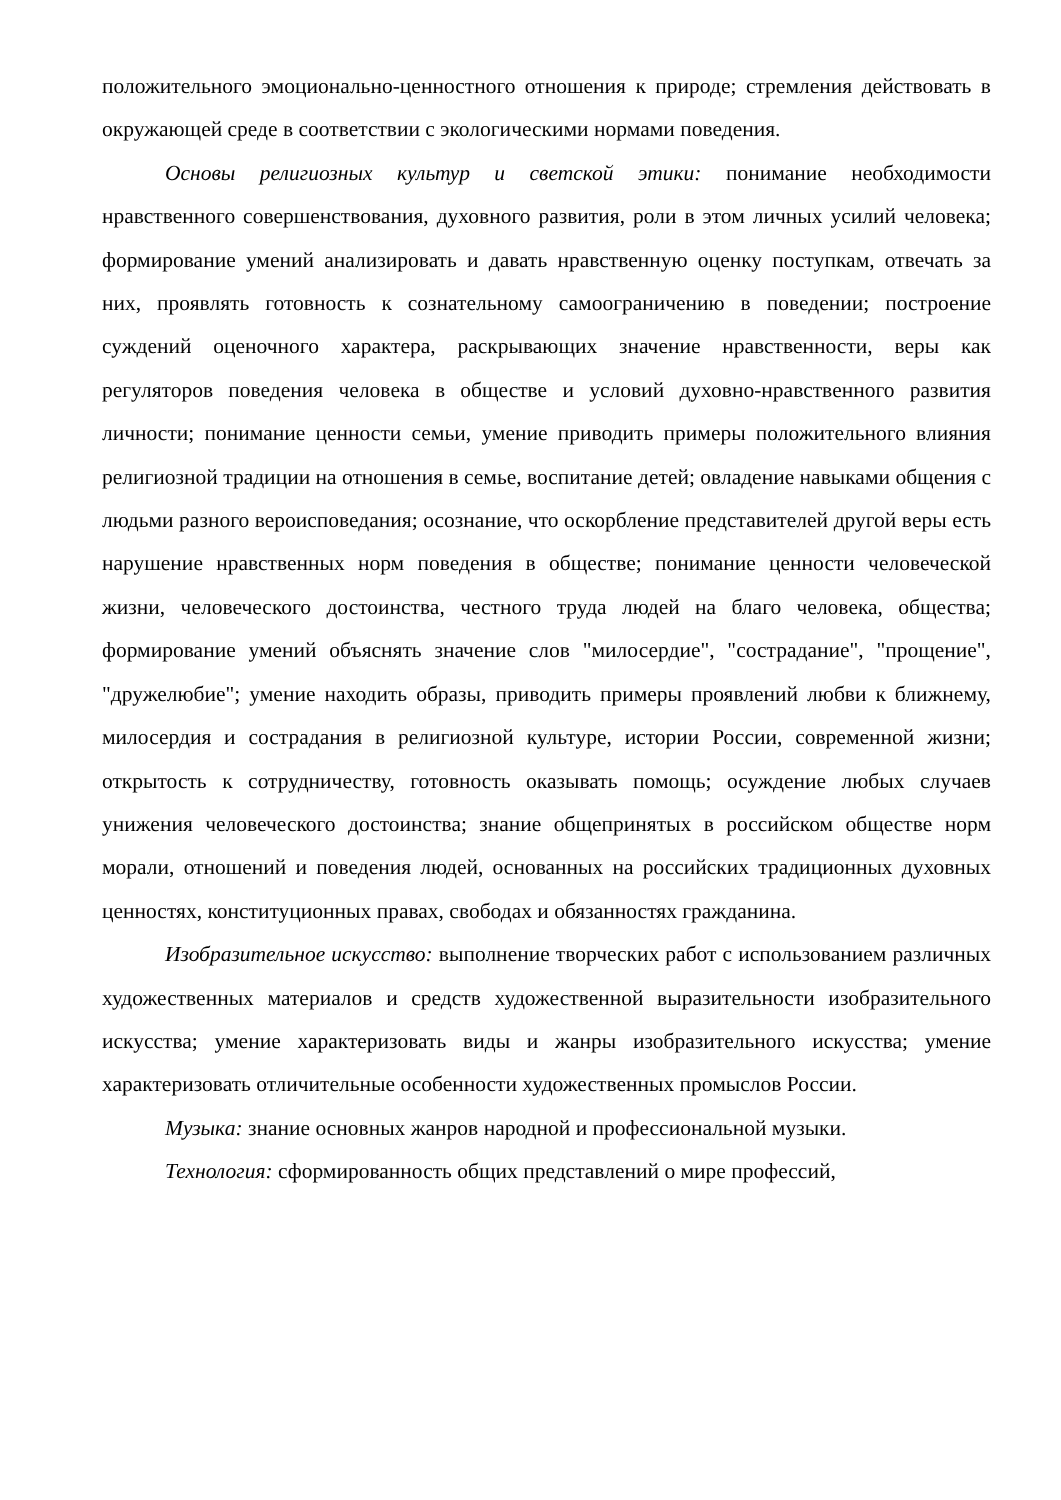положительного эмоционально-ценностного отношения к природе; стремления действовать в окружающей среде в соответствии с экологическими нормами поведения.
Основы религиозных культур и светской этики: понимание необходимости нравственного совершенствования, духовного развития, роли в этом личных усилий человека; формирование умений анализировать и давать нравственную оценку поступкам, отвечать за них, проявлять готовность к сознательному самоограничению в поведении; построение суждений оценочного характера, раскрывающих значение нравственности, веры как регуляторов поведения человека в обществе и условий духовно-нравственного развития личности; понимание ценности семьи, умение приводить примеры положительного влияния религиозной традиции на отношения в семье, воспитание детей; овладение навыками общения с людьми разного вероисповедания; осознание, что оскорбление представителей другой веры есть нарушение нравственных норм поведения в обществе; понимание ценности человеческой жизни, человеческого достоинства, честного труда людей на благо человека, общества; формирование умений объяснять значение слов "милосердие", "сострадание", "прощение", "дружелюбие"; умение находить образы, приводить примеры проявлений любви к ближнему, милосердия и сострадания в религиозной культуре, истории России, современной жизни; открытость к сотрудничеству, готовность оказывать помощь; осуждение любых случаев унижения человеческого достоинства; знание общепринятых в российском обществе норм морали, отношений и поведения людей, основанных на российских традиционных духовных ценностях, конституционных правах, свободах и обязанностях гражданина.
Изобразительное искусство: выполнение творческих работ с использованием различных художественных материалов и средств художественной выразительности изобразительного искусства; умение характеризовать виды и жанры изобразительного искусства; умение характеризовать отличительные особенности художественных промыслов России.
Музыка: знание основных жанров народной и профессиональной музыки.
Технология: сформированность общих представлений о мире профессий,